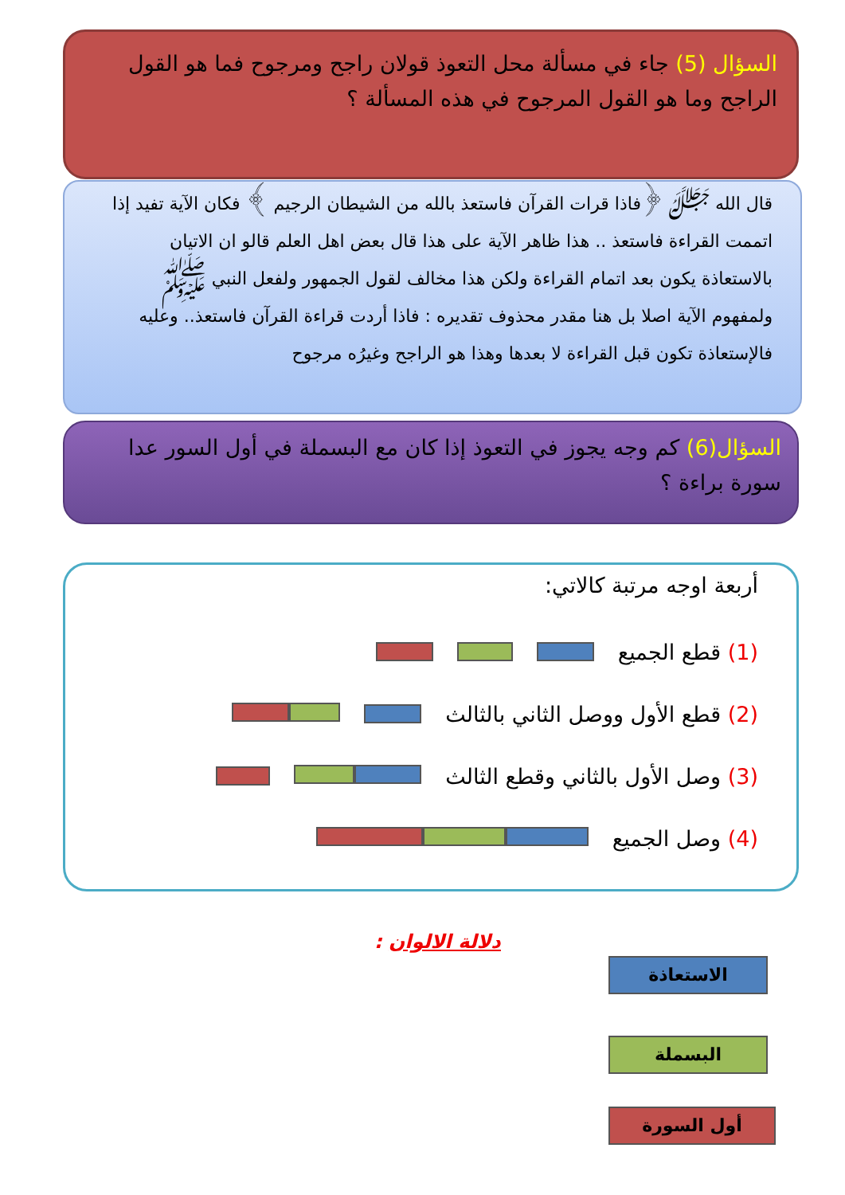السؤال (5) جاء في مسألة محل التعوذ قولان راجح ومرجوح فما هو القول الراجح وما هو القول المرجوح في هذه المسألة ؟
قال الله ﷻ ﴿فاذا قرات القرآن فاستعذ بالله من الشيطان الرجيم ﴾ فكان الآية تفيد إذا اتممت القراءة فاستعذ .. هذا ظاهر الآية على هذا قال بعض اهل العلم قالو ان الاتيان بالاستعاذة يكون بعد اتمام القراءة ولكن هذا مخالف لقول الجمهور ولفعل النبي ﷺ ولمفهوم الآية اصلا بل هنا مقدر محذوف تقديره : فاذا أردت قراءة القرآن فاستعذ.. وعليه فالإستعاذة تكون قبل القراءة لا بعدها وهذا هو الراجح وغيرُه مرجوح
السؤال(6) كم وجه يجوز في التعوذ إذا كان مع البسملة في أول السور عدا سورة براءة ؟
أربعة اوجه مرتبة كالاتي:
(1) قطع الجميع
(2) قطع الأول ووصل الثاني بالثالث
(3) وصل الأول بالثاني وقطع الثالث
(4) وصل الجميع
دلالة الالوان :
الاستعاذة
البسملة
أول السورة